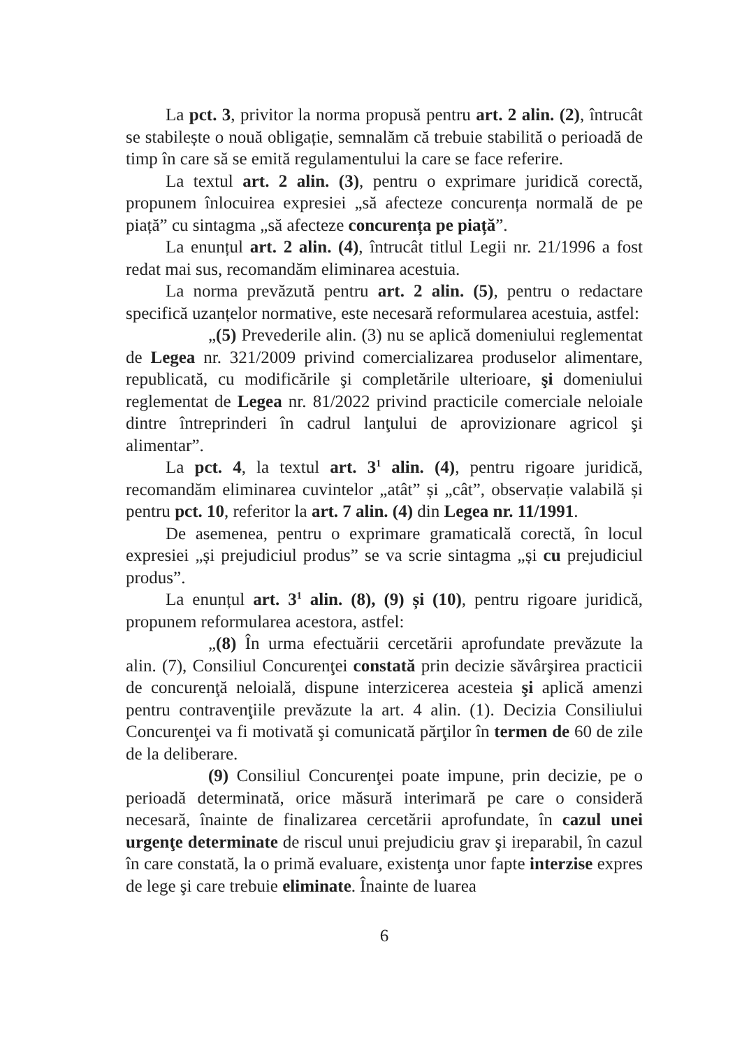La pct. 3, privitor la norma propusă pentru art. 2 alin. (2), întrucât se stabilește o nouă obligație, semnalăm că trebuie stabilită o perioadă de timp în care să se emită regulamentului la care se face referire.
La textul art. 2 alin. (3), pentru o exprimare juridică corectă, propunem înlocuirea expresiei „să afecteze concurența normală de pe piață” cu sintagma „să afecteze concurența pe piață”.
La enunțul art. 2 alin. (4), întrucât titlul Legii nr. 21/1996 a fost redat mai sus, recomandăm eliminarea acestuia.
La norma prevăzută pentru art. 2 alin. (5), pentru o redactare specifică uzanțelor normative, este necesară reformularea acestuia, astfel:
„(5) Prevederile alin. (3) nu se aplică domeniului reglementat de Legea nr. 321/2009 privind comercializarea produselor alimentare, republicată, cu modificările şi completările ulterioare, şi domeniului reglementat de Legea nr. 81/2022 privind practicile comerciale neloiale dintre întreprinderi în cadrul lanţului de aprovizionare agricol şi alimentar”.
La pct. 4, la textul art. 3<sup>1</sup> alin. (4), pentru rigoare juridică, recomandăm eliminarea cuvintelor „atât” și „cât”, observație valabilă și pentru pct. 10, referitor la art. 7 alin. (4) din Legea nr. 11/1991.
De asemenea, pentru o exprimare gramaticală corectă, în locul expresiei „și prejudiciul produs” se va scrie sintagma „și cu prejudiciul produs”.
La enunțul art. 3<sup>1</sup> alin. (8), (9) și (10), pentru rigoare juridică, propunem reformularea acestora, astfel:
„(8) În urma efectuării cercetării aprofundate prevăzute la alin. (7), Consiliul Concurenţei constată prin decizie săvârşirea practicii de concurenţă neloială, dispune interzicerea acesteia şi aplică amenzi pentru contravenţiile prevăzute la art. 4 alin. (1). Decizia Consiliului Concurenţei va fi motivată şi comunicată părţilor în termen de 60 de zile de la deliberare.
(9) Consiliul Concurenţei poate impune, prin decizie, pe o perioadă determinată, orice măsură interimară pe care o consideră necesară, înainte de finalizarea cercetării aprofundate, în cazul unei urgenţe determinate de riscul unui prejudiciu grav şi ireparabil, în cazul în care constată, la o primă evaluare, existenţa unor fapte interzise expres de lege şi care trebuie eliminate. Înainte de luarea
6